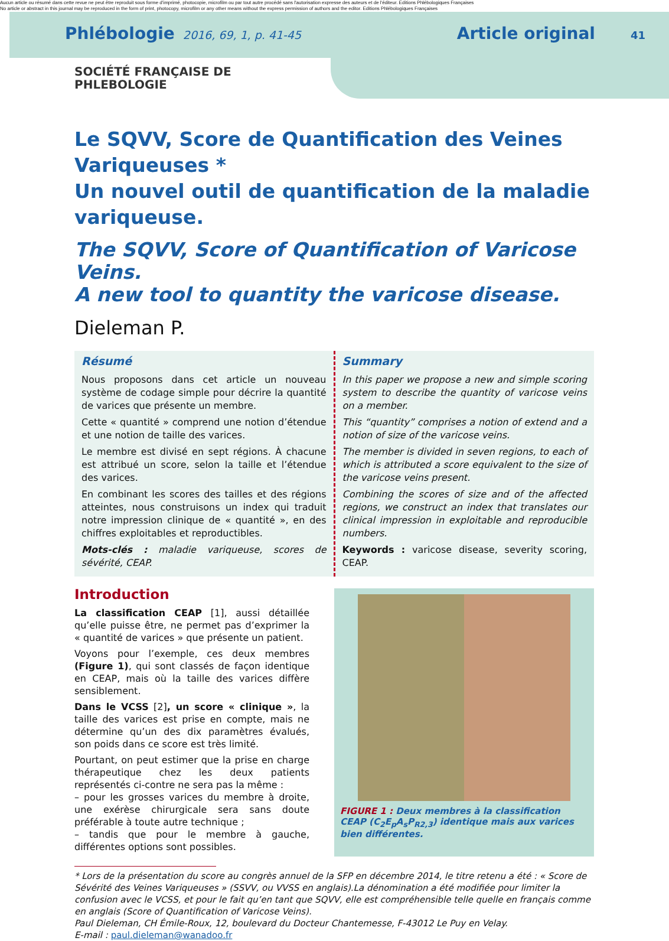Aucun article ou résumé dans cette revue ne peut être reproduit sous forme d'imprimé, photocopie, microfilm ou par tout autre procédé sans l'autorisation expresse des auteurs et de l'éditeur. Editions Phlébologiques Françaises
No article or abstract in this journal may be reproduced in the form of print, photocopy, microfilm or any other means without the express permission of authors and the editor. Editions Phlébologiques Françaises
Phlébologie 2016, 69, 1, p. 41-45 Article original 41
SOCIÉTÉ FRANÇAISE DE
PHLEBOLOGIE
Le SQVV, Score de Quantification des Veines Variqueuses *
Un nouvel outil de quantification de la maladie variqueuse.
The SQVV, Score of Quantification of Varicose Veins.
A new tool to quantity the varicose disease.
Dieleman P.
Résumé
Nous proposons dans cet article un nouveau système de codage simple pour décrire la quantité de varices que présente un membre.
Cette « quantité » comprend une notion d’étendue et une notion de taille des varices.
Le membre est divisé en sept régions. À chacune est attribué un score, selon la taille et l’étendue des varices.
En combinant les scores des tailles et des régions atteintes, nous construisons un index qui traduit notre impression clinique de « quantité », en des chiffres exploitables et reproductibles.
Mots-clés : maladie variqueuse, scores de sévérité, CEAP.
Summary
In this paper we propose a new and simple scoring system to describe the quantity of varicose veins on a member.
This “quantity” comprises a notion of extend and a notion of size of the varicose veins.
The member is divided in seven regions, to each of which is attributed a score equivalent to the size of the varicose veins present.
Combining the scores of size and of the affected regions, we construct an index that translates our clinical impression in exploitable and reproducible numbers.
Keywords : varicose disease, severity scoring, CEAP.
Introduction
La classification CEAP [1], aussi détaillée qu’elle puisse être, ne permet pas d’exprimer la « quantité de varices » que présente un patient.
Voyons pour l’exemple, ces deux membres (Figure 1), qui sont classés de façon identique en CEAP, mais où la taille des varices diffère sensiblement.
Dans le VCSS [2], un score « clinique », la taille des varices est prise en compte, mais ne détermine qu’un des dix paramètres évalués, son poids dans ce score est très limité.
Pourtant, on peut estimer que la prise en charge thérapeutique chez les deux patients représentés ci-contre ne sera pas la même :
– pour les grosses varices du membre à droite, une exérèse chirurgicale sera sans doute préférable à toute autre technique ;
– tandis que pour le membre à gauche, différentes options sont possibles.
FIGURE 1 : Deux membres à la classification CEAP (C<sub>2</sub>E<sub>p</sub>A<sub>s</sub>P<sub>R2,3</sub>) identique mais aux varices bien différentes.
* Lors de la présentation du score au congrès annuel de la SFP en décembre 2014, le titre retenu a été : « Score de Sévérité des Veines Variqueuses » (SSVV, ou VVSS en anglais).La dénomination a été modifiée pour limiter la confusion avec le VCSS, et pour le fait qu’en tant que SQVV, elle est compréhensible telle quelle en français comme en anglais (Score of Quantification of Varicose Veins).
Paul Dieleman, CH Émile-Roux, 12, boulevard du Docteur Chantemesse, F-43012 Le Puy en Velay.
E-mail : paul.dieleman@wanadoo.fr